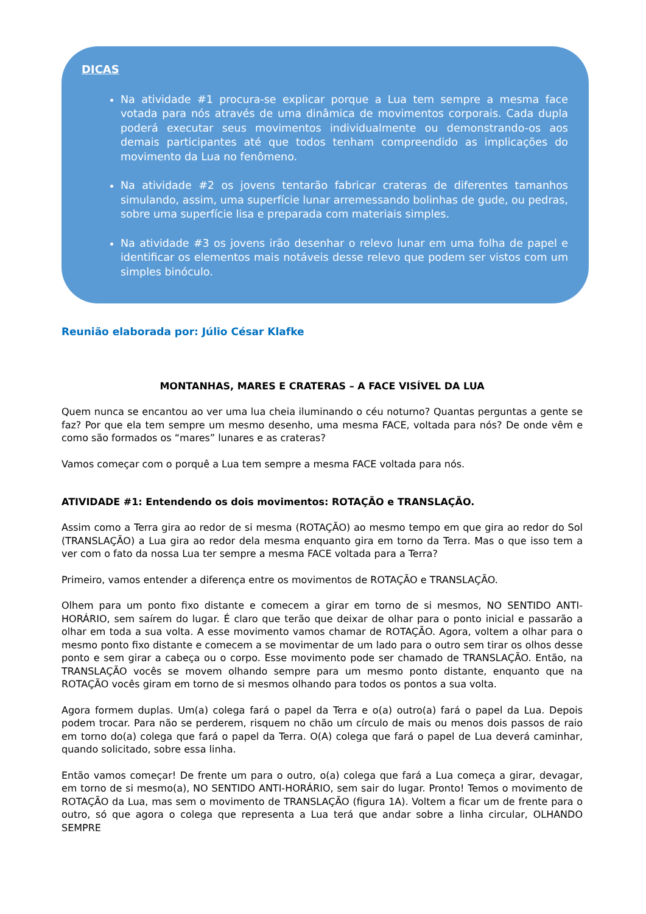DICAS
Na atividade #1 procura-se explicar porque a Lua tem sempre a mesma face votada para nós através de uma dinâmica de movimentos corporais. Cada dupla poderá executar seus movimentos individualmente ou demonstrando-os aos demais participantes até que todos tenham compreendido as implicações do movimento da Lua no fenômeno.
Na atividade #2 os jovens tentarão fabricar crateras de diferentes tamanhos simulando, assim, uma superfície lunar arremessando bolinhas de gude, ou pedras, sobre uma superfície lisa e preparada com materiais simples.
Na atividade #3 os jovens irão desenhar o relevo lunar em uma folha de papel e identificar os elementos mais notáveis desse relevo que podem ser vistos com um simples binóculo.
Reunião elaborada por: Júlio César Klafke
MONTANHAS, MARES E CRATERAS – A FACE VISÍVEL DA LUA
Quem nunca se encantou ao ver uma lua cheia iluminando o céu noturno? Quantas perguntas a gente se faz? Por que ela tem sempre um mesmo desenho, uma mesma FACE, voltada para nós? De onde vêm e como são formados os “mares” lunares e as crateras?
Vamos começar com o porquê a Lua tem sempre a mesma FACE voltada para nós.
ATIVIDADE #1: Entendendo os dois movimentos: ROTAÇÃO e TRANSLAÇÃO.
Assim como a Terra gira ao redor de si mesma (ROTAÇÃO) ao mesmo tempo em que gira ao redor do Sol (TRANSLAÇÃO) a Lua gira ao redor dela mesma enquanto gira em torno da Terra. Mas o que isso tem a ver com o fato da nossa Lua ter sempre a mesma FACE voltada para a Terra?
Primeiro, vamos entender a diferença entre os movimentos de ROTAÇÃO e TRANSLAÇÃO.
Olhem para um ponto fixo distante e comecem a girar em torno de si mesmos, NO SENTIDO ANTI-HORÁRIO, sem saírem do lugar. É claro que terão que deixar de olhar para o ponto inicial e passarão a olhar em toda a sua volta. A esse movimento vamos chamar de ROTAÇÃO. Agora, voltem a olhar para o mesmo ponto fixo distante e comecem a se movimentar de um lado para o outro sem tirar os olhos desse ponto e sem girar a cabeça ou o corpo. Esse movimento pode ser chamado de TRANSLAÇÃO. Então, na TRANSLAÇÃO vocês se movem olhando sempre para um mesmo ponto distante, enquanto que na ROTAÇÃO vocês giram em torno de si mesmos olhando para todos os pontos a sua volta.
Agora formem duplas. Um(a) colega fará o papel da Terra e o(a) outro(a) fará o papel da Lua. Depois podem trocar. Para não se perderem, risquem no chão um círculo de mais ou menos dois passos de raio em torno do(a) colega que fará o papel da Terra. O(A) colega que fará o papel de Lua deverá caminhar, quando solicitado, sobre essa linha.
Então vamos começar! De frente um para o outro, o(a) colega que fará a Lua começa a girar, devagar, em torno de si mesmo(a), NO SENTIDO ANTI-HORÁRIO, sem sair do lugar. Pronto! Temos o movimento de ROTAÇÃO da Lua, mas sem o movimento de TRANSLAÇÃO (figura 1A). Voltem a ficar um de frente para o outro, só que agora o colega que representa a Lua terá que andar sobre a linha circular, OLHANDO SEMPRE